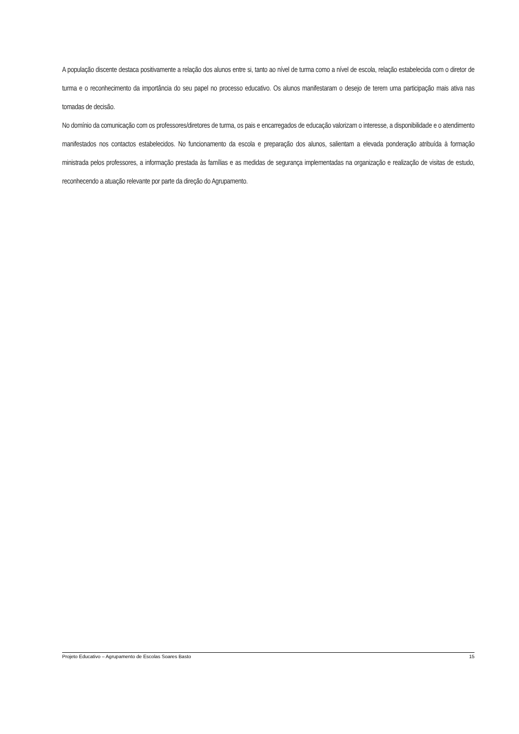A população discente destaca positivamente a relação dos alunos entre si, tanto ao nível de turma como a nível de escola, relação estabelecida com o diretor de turma e o reconhecimento da importância do seu papel no processo educativo. Os alunos manifestaram o desejo de terem uma participação mais ativa nas tomadas de decisão.
No domínio da comunicação com os professores/diretores de turma, os pais e encarregados de educação valorizam o interesse, a disponibilidade e o atendimento manifestados nos contactos estabelecidos. No funcionamento da escola e preparação dos alunos, salientam a elevada ponderação atribuída à formação ministrada pelos professores, a informação prestada às famílias e as medidas de segurança implementadas na organização e realização de visitas de estudo, reconhecendo a atuação relevante por parte da direção do Agrupamento.
Projeto Educativo – Agrupamento de Escolas Soares Basto 15